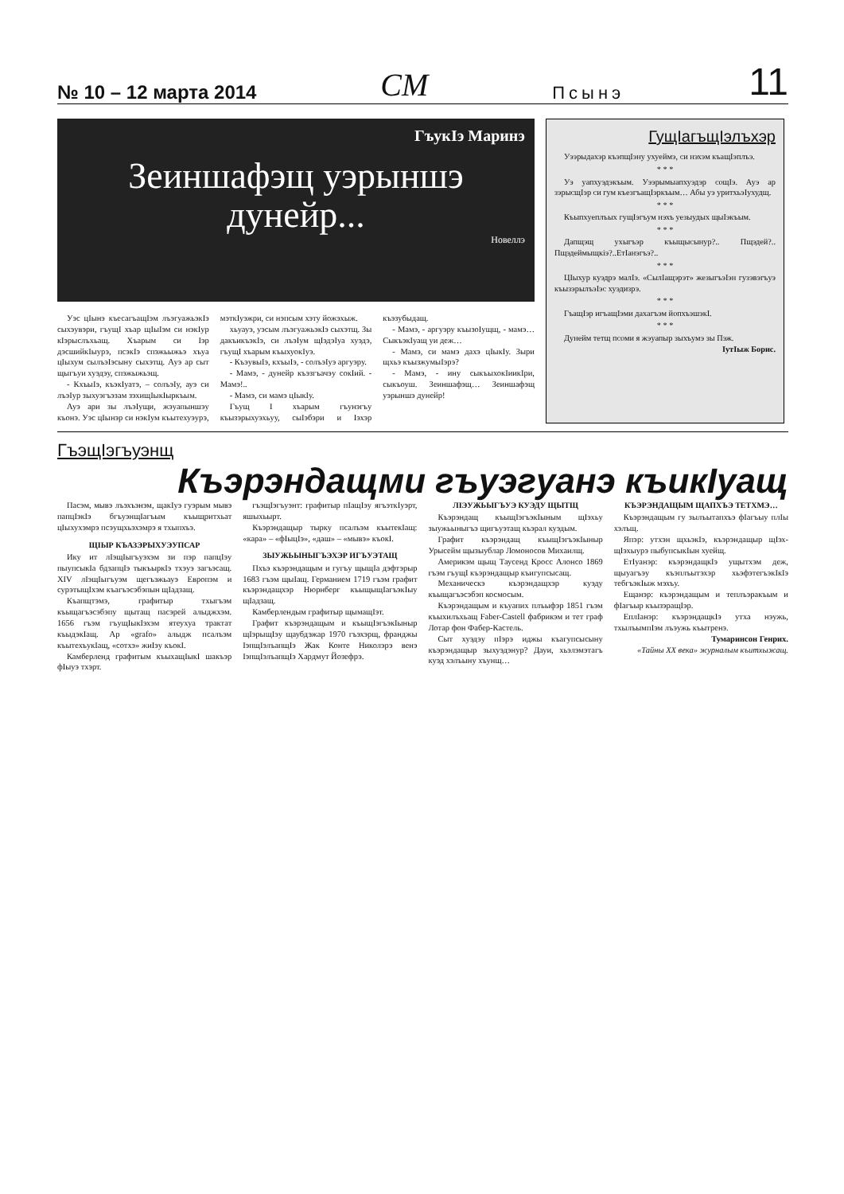№ 10 – 12 марта 2014 СМ Псынэ 11
ГъукIэ Маринэ
Зеиншафэщ уэрыншэ дунейр...
Новеллэ
Уэс цIынэ къесагъащIэм лъэгуажьэкIэ сыхэувэри, гъущI хъар щIыIэм си нэкIур кIэрыслъхьащ. Хъарым си Iэр дэсшийкIыурэ, псэкIэ спэжьыжьэ хъуа цIыхум сылъэIэсыну сыхэтщ. Ауэ ар сыт щыгъуи хуэдэу, спэжыжьэщ.
- КхъыIэ, къэкIуатэ, – солъэIу, ауэ си лъэIур зыхуэгъэзам зэхищIыкIыркъым.
Ауэ ари зы лъэIущи, жэуапыншэу къонэ. Уэс цIынэр си нэкIум къытехуэурэ, мэткIуэжри, си нэпсым хэту йожэхыж.
хьуауэ, уэсым лъэгуажьэкIэ сыхэтщ. Зы дакъикъэкIэ, си лъэIум щIэдэIуа хуэдэ, гъущI хъарым къыхуокIуэ.
- КъэувыIэ, кхъыIэ, - солъэIуэ аргуэру.
- Мамэ, - дунейр къэзгъачэу сокIий. - Мамэ!..
- Мамэ, си мамэ цIыкIу.
Гъущ I хъарым гъунэгъу къызэрыхуэхьуу, сыIэбэри и Iэхэр къэзубыдащ.
- Мамэ, - аргуэру къызоIущщ, - мамэ… СыкъэкIуащ уи деж…
- Мамэ, си мамэ дахэ цIыкIу. Зыри щхьэ къызжумыIэрэ?
- Мамэ, - ину сыкъыхокIиикIри, сыкъоуш. Зеиншафэщ… Зеиншафэщ уэрыншэ дунейр!
ГущIагъщIэлъхэр
Уээрыдахэр къэпщIэну ухуеймэ, си нэхэм къащIэплъэ.
* * *
Уэ уапхуэдэкъым. Уээрымыапхуэдэр сощIэ. Ауэ ар зэрысщIэр си гум къезгъащIэркъым… Абы уэ уритхьэIухудщ.
* * *
Къыпхуеплъых гущIэгъум нэхъ уезыудых щыIэкъым.
* * *
Дапщэщ ухыгъэр къыщысынур?.. Пщэдей?.. Пщэдеймыщкiэ?..ЕтIанэгъэ?..
* * *
ЦIыхур куэдрэ малIэ. «СылIащэрэт» жезыгъэIэн гузэвэгъуэ къызэрылъэIэс хуэдизрэ.
* * *
ГъащIэр игъащIэми дахагъэм йопхъэшэкI.
* * *
Дунейм тетщ псоми я жэуапыр зыхъумэ зы Пэж.
IутIыж Борис.
ГъэщIэгъуэнщ
Къэрэндащми гъуэгуанэ къикIуащ
Пасэм, мывэ лъэхъэнэм, щакIуэ гуэрым мывэ папцIэкIэ бгъуэнщIагъым къыщритхьат цIыхухэмрэ псэущхьэхэмрэ я тхыпхъэ.
ЩIЫР КЪАЗЭРЫХУЭУПСАР
Ику ит лIэщIыгъуэхэм зи пэр папцIэу пыупсыкIа бдзапцIэ тыкъыркIэ тхэуэ загъэсащ. XIV лIэщIыгъуэм щегъэжьауэ Европэм и сурэтыщIхэм къагъэсэбэпын щIадзащ.
Къапщтэмэ, графитыр тхыгъэм къыщагъэсэбэпу щытащ пасэрей алыджхэм. 1656 гъэм гъущIыкIэхэм ятеухуа трактат къыдэкIащ. Ар «grafo» алыдж псалъэм къытехъукIащ, «сотхэ» жиIэу къокI.
Камберленд графитым къыхащIыкI шакъэр фIыуэ тхэрт.
гъэщIэгъуэнт: графитыр пIащIэу ягъэткIуэрт, яшыхьырт.
Къэрэндащыр тырку псалъэм къытекIащ: «кара» – «фIыцIэ», «даш» – «мывэ» къокI.
ЗЫУЖЬЫНЫГЪЭХЭР ИГЪУЭТАЩ
Пхъэ къэрэндащым и гугъу щыщIа дэфтэрыр 1683 гъэм щыIащ. Германием 1719 гъэм графит къэрэндащхэр Нюрнберг къыщыщIагъэкIыу щIадзащ.
Камберлендым графитыр щымащIэт.
Графит къэрэндащым и къыщIэгъэкIыныр щIэрыщIэу щаубдэжар 1970 гъэхэрщ, франджы IэпщIэлъапщIэ Жак Конте Николэрэ венэ IэпщIэлъапщIэ Хардмут Йозефрэ.
ЛIЭУЖЬЫГЪУЭ КУЭДУ ЩЫТЩ
Къэрэндащ къыщIэгъэкIыным щIэхьу зыужьыныгъэ щигъуэтащ къэрал куэдым.
Графит къэрэндащ къыщIэгъэкIыныр Урысейм щызыублар Ломоносов Михаилщ.
Америкэм щыщ Таусенд Кросс Алонсо 1869 гъэм гъущI къэрэндащыр къигупсысащ.
Механическэ къэрэндащхэр куэду къыщагъэсэбэп космосым.
Къэрэндащым и къуапих плъыфэр 1851 гъэм къыхилъхьащ Faber-Castell фабрикэм и тет граф Лотар фон Фабер-Кастель.
Сыт хуэдэу пIэрэ иджы къагупсысыну къэрэндащыр зыхуэдэнур? Дауи, хьэлэмэтагъ куэд хэлъыну хъунщ…
КЪЭРЭНДАЩЫМ ЩАПХЪЭ ТЕТХМЭ…
Къэрэндащым гу зылъытапхъэ фIагъыу плIы хэлъщ.
Япэр: утхэн щхьэкIэ, къэрэндащыр щIэх-щIэхыурэ пыбупсыкIын хуейщ.
ЕтIуанэр: къэрэндащкIэ ущытхэм деж, щыуагъэу къэплъытэхэр хьэфэтегъэкIкIэ тебгъэкIыж мэхъу.
Ещанэр: къэрэндащым и теплъэракъым и фIагъыр къызэращIэр.
ЕплIанэр: къэрэндащкIэ утха нэужь, тхылъымпIэм лъэужь къытренэ.
Тумаринсон Генрих.
«Тайны ХХ века» журналым къитхыжащ.